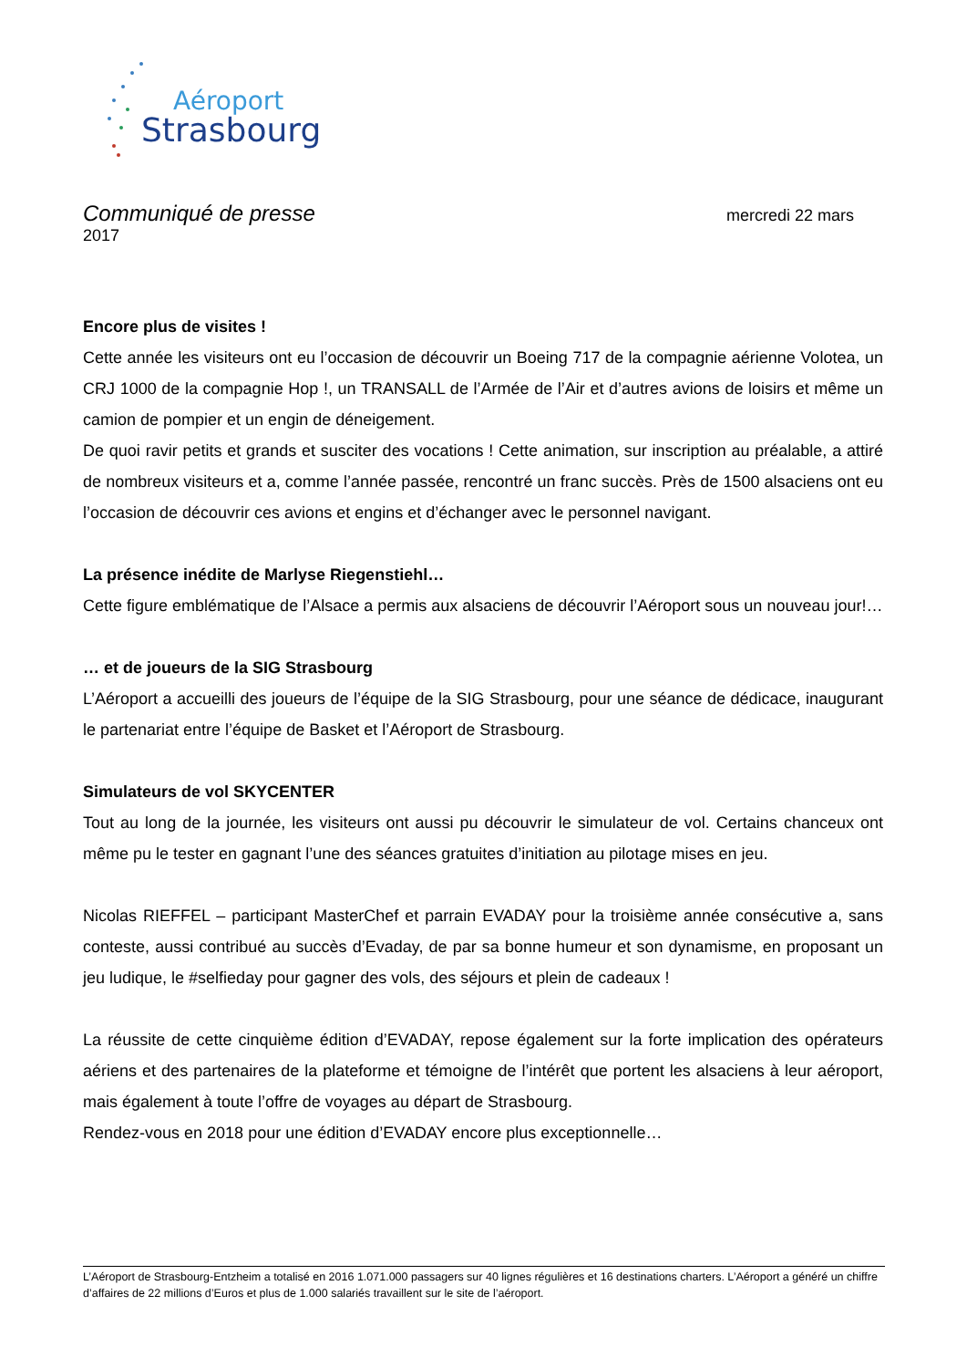Aéroport
Strasbourg
Communiqué de presse mercredi 22 mars
2017
Encore plus de visites !
Cette année les visiteurs ont eu l’occasion de découvrir un Boeing 717 de la compagnie aérienne Volotea, un CRJ 1000 de la compagnie Hop !, un TRANSALL de l’Armée de l’Air et d’autres avions de loisirs et même un camion de pompier et un engin de déneigement.
De quoi ravir petits et grands et susciter des vocations ! Cette animation, sur inscription au préalable, a attiré de nombreux visiteurs et a, comme l’année passée, rencontré un franc succès. Près de 1500 alsaciens ont eu l’occasion de découvrir ces avions et engins et d’échanger avec le personnel navigant.
La présence inédite de Marlyse Riegenstiehl…
Cette figure emblématique de l’Alsace a permis aux alsaciens de découvrir l’Aéroport sous un nouveau jour!…
… et de joueurs de la SIG Strasbourg
L’Aéroport a accueilli des joueurs de l’équipe de la SIG Strasbourg, pour une séance de dédicace, inaugurant le partenariat entre l’équipe de Basket et l’Aéroport de Strasbourg.
Simulateurs de vol SKYCENTER
Tout au long de la journée, les visiteurs ont aussi pu découvrir le simulateur de vol. Certains chanceux ont même pu le tester en gagnant l’une des séances gratuites d’initiation au pilotage mises en jeu.
Nicolas RIEFFEL – participant MasterChef et parrain EVADAY pour la troisième année consécutive a, sans conteste, aussi contribué au succès d’Evaday, de par sa bonne humeur et son dynamisme, en proposant un jeu ludique, le #selfieday pour gagner des vols, des séjours et plein de cadeaux !
La réussite de cette cinquième édition d’EVADAY, repose également sur la forte implication des opérateurs aériens et des partenaires de la plateforme et témoigne de l’intérêt que portent les alsaciens à leur aéroport, mais également à toute l’offre de voyages au départ de Strasbourg.
Rendez-vous en 2018 pour une édition d’EVADAY encore plus exceptionnelle…
L’Aéroport de Strasbourg-Entzheim a totalisé en 2016 1.071.000 passagers sur 40 lignes régulières et 16 destinations charters. L’Aéroport a généré un chiffre d’affaires de 22 millions d’Euros et plus de 1.000 salariés travaillent sur le site de l’aéroport.